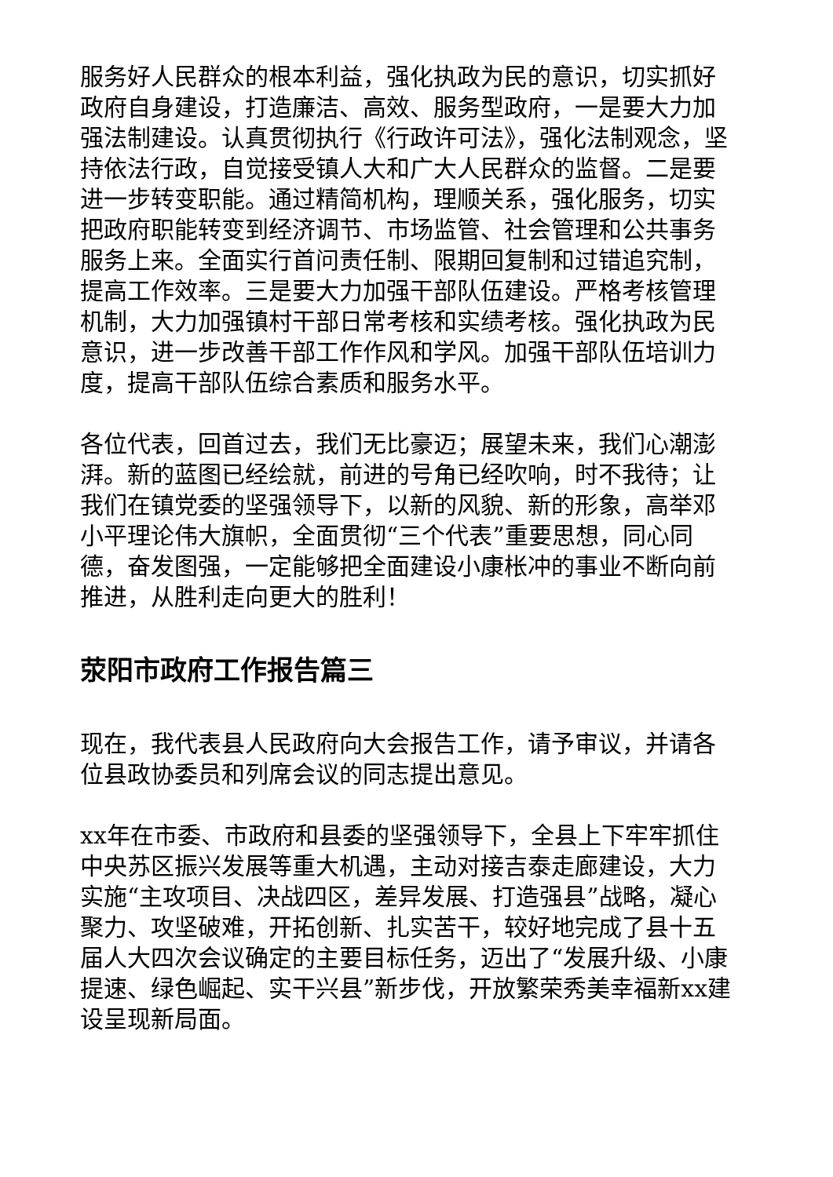服务好人民群众的根本利益，强化执政为民的意识，切实抓好政府自身建设，打造廉洁、高效、服务型政府，一是要大力加强法制建设。认真贯彻执行《行政许可法》，强化法制观念，坚持依法行政，自觉接受镇人大和广大人民群众的监督。二是要进一步转变职能。通过精简机构，理顺关系，强化服务，切实把政府职能转变到经济调节、市场监管、社会管理和公共事务服务上来。全面实行首问责任制、限期回复制和过错追究制，提高工作效率。三是要大力加强干部队伍建设。严格考核管理机制，大力加强镇村干部日常考核和实绩考核。强化执政为民意识，进一步改善干部工作作风和学风。加强干部队伍培训力度，提高干部队伍综合素质和服务水平。
各位代表，回首过去，我们无比豪迈；展望未来，我们心潮澎湃。新的蓝图已经绘就，前进的号角已经吹响，时不我待；让我们在镇党委的坚强领导下，以新的风貌、新的形象，高举邓小平理论伟大旗帜，全面贯彻“三个代表”重要思想，同心同德，奋发图强，一定能够把全面建设小康枨冲的事业不断向前推进，从胜利走向更大的胜利！
荥阳市政府工作报告篇三
现在，我代表县人民政府向大会报告工作，请予审议，并请各位县政协委员和列席会议的同志提出意见。
xx年在市委、市政府和县委的坚强领导下，全县上下牢牢抓住中央苏区振兴发展等重大机遇，主动对接吉泰走廊建设，大力实施“主攻项目、决战四区，差异发展、打造强县”战略，凝心聚力、攻坚破难，开拓创新、扎实苦干，较好地完成了县十五届人大四次会议确定的主要目标任务，迈出了“发展升级、小康提速、绿色崛起、实干兴县”新步伐，开放繁荣秀美幸福新xx建设呈现新局面。